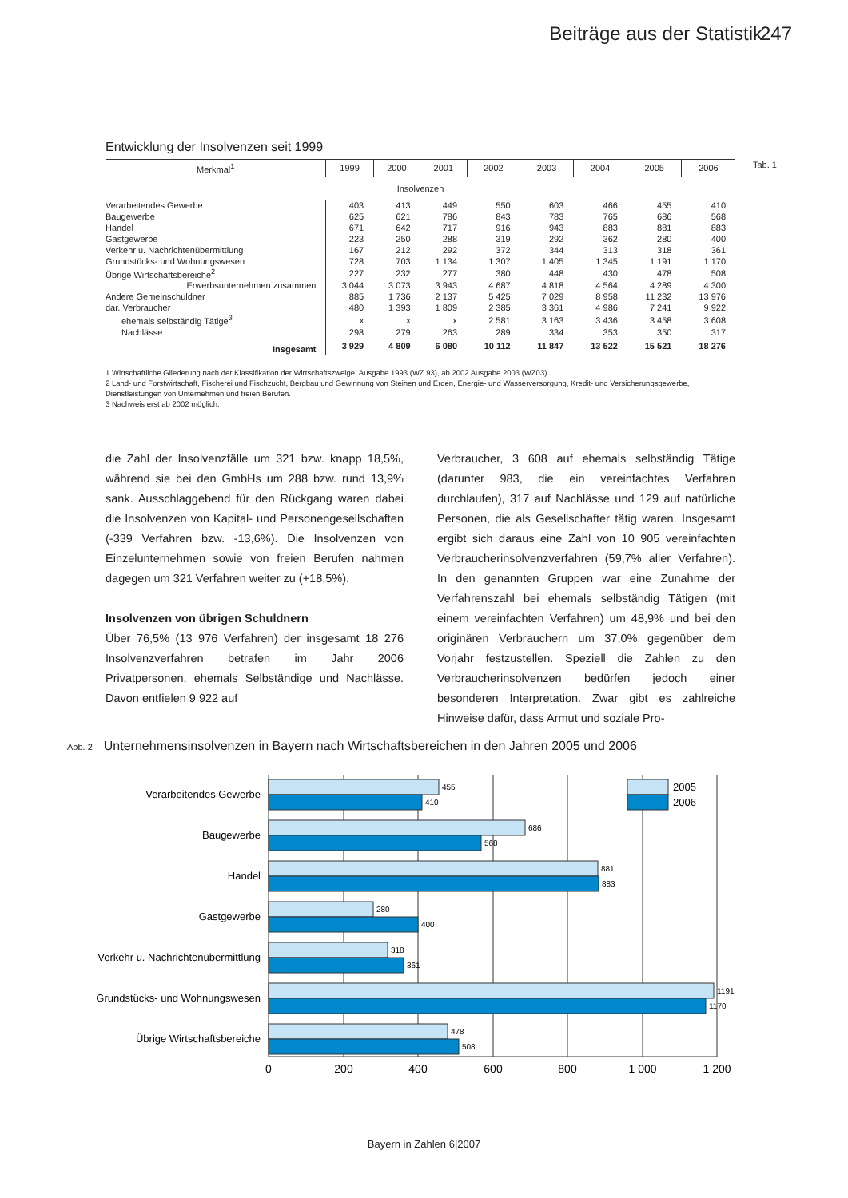Beiträge aus der Statistik 247
Tab. 1
Entwicklung der Insolvenzen seit 1999
| Merkmal<sup>1</sup> | 1999 | 2000 | 2001 | 2002 | 2003 | 2004 | 2005 | 2006 |
| --- | --- | --- | --- | --- | --- | --- | --- | --- |
| Insolvenzen | | | | | | | | |
| Verarbeitendes Gewerbe | 403 | 413 | 449 | 550 | 603 | 466 | 455 | 410 |
| Baugewerbe | 625 | 621 | 786 | 843 | 783 | 765 | 686 | 568 |
| Handel | 671 | 642 | 717 | 916 | 943 | 883 | 881 | 883 |
| Gastgewerbe | 223 | 250 | 288 | 319 | 292 | 362 | 280 | 400 |
| Verkehr u. Nachrichtenübermittlung | 167 | 212 | 292 | 372 | 344 | 313 | 318 | 361 |
| Grundstücks- und Wohnungswesen | 728 | 703 | 1 134 | 1 307 | 1 405 | 1 345 | 1 191 | 1 170 |
| Übrige Wirtschaftsbereiche<sup>2</sup> | 227 | 232 | 277 | 380 | 448 | 430 | 478 | 508 |
| Erwerbsunternehmen zusammen | 3 044 | 3 073 | 3 943 | 4 687 | 4 818 | 4 564 | 4 289 | 4 300 |
| Andere Gemeinschuldner | 885 | 1 736 | 2 137 | 5 425 | 7 029 | 8 958 | 11 232 | 13 976 |
| dar. Verbraucher | 480 | 1 393 | 1 809 | 2 385 | 3 361 | 4 986 | 7 241 | 9 922 |
| ehemals selbständig Tätige<sup>3</sup> | x | x | x | 2 581 | 3 163 | 3 436 | 3 458 | 3 608 |
| Nachlässe | 298 | 279 | 263 | 289 | 334 | 353 | 350 | 317 |
| Insgesamt | 3 929 | 4 809 | 6 080 | 10 112 | 11 847 | 13 522 | 15 521 | 18 276 |
1 Wirtschaftliche Gliederung nach der Klassifikation der Wirtschaftszweige, Ausgabe 1993 (WZ 93), ab 2002 Ausgabe 2003 (WZ03).
2 Land- und Forstwirtschaft, Fischerei und Fischzucht, Bergbau und Gewinnung von Steinen und Erden, Energie- und Wasserversorgung, Kredit- und Versicherungsgewerbe, Dienstleistungen von Unternehmen und freien Berufen.
3 Nachweis erst ab 2002 möglich.
die Zahl der Insolvenzfälle um 321 bzw. knapp 18,5%, während sie bei den GmbHs um 288 bzw. rund 13,9% sank. Ausschlaggebend für den Rückgang waren dabei die Insolvenzen von Kapital- und Personengesellschaften (-339 Verfahren bzw. -13,6%). Die Insolvenzen von Einzelunternehmen sowie von freien Berufen nahmen dagegen um 321 Verfahren weiter zu (+18,5%).
Insolvenzen von übrigen Schuldnern
Über 76,5% (13 976 Verfahren) der insgesamt 18 276 Insolvenzverfahren betrafen im Jahr 2006 Privatpersonen, ehemals Selbständige und Nachlässe. Davon entfielen 9 922 auf
Verbraucher, 3 608 auf ehemals selbständig Tätige (darunter 983, die ein vereinfachtes Verfahren durchlaufen), 317 auf Nachlässe und 129 auf natürliche Personen, die als Gesellschafter tätig waren. Insgesamt ergibt sich daraus eine Zahl von 10 905 vereinfachten Verbraucherinsolvenzverfahren (59,7% aller Verfahren). In den genannten Gruppen war eine Zunahme der Verfahrenszahl bei ehemals selbständig Tätigen (mit einem vereinfachten Verfahren) um 48,9% und bei den originären Verbrauchern um 37,0% gegenüber dem Vorjahr festzustellen. Speziell die Zahlen zu den Verbraucherinsolvenzen bedürfen jedoch einer besonderen Interpretation. Zwar gibt es zahlreiche Hinweise dafür, dass Armut und soziale Pro-
Abb. 2 Unternehmensinsolvenzen in Bayern nach Wirtschaftsbereichen in den Jahren 2005 und 2006
455
410
686
568
881
883
280
400
318
361
1191
1170
478
508
2005
2006
Verarbeitendes Gewerbe
Baugewerbe
Handel
Gastgewerbe
Verkehr u. Nachrichtenübermittlung
Grundstücks- und Wohnungswesen
Übrige Wirtschaftsbereiche
0
200
400
600
800
1 000
1 200
Bayern in Zahlen 6|2007